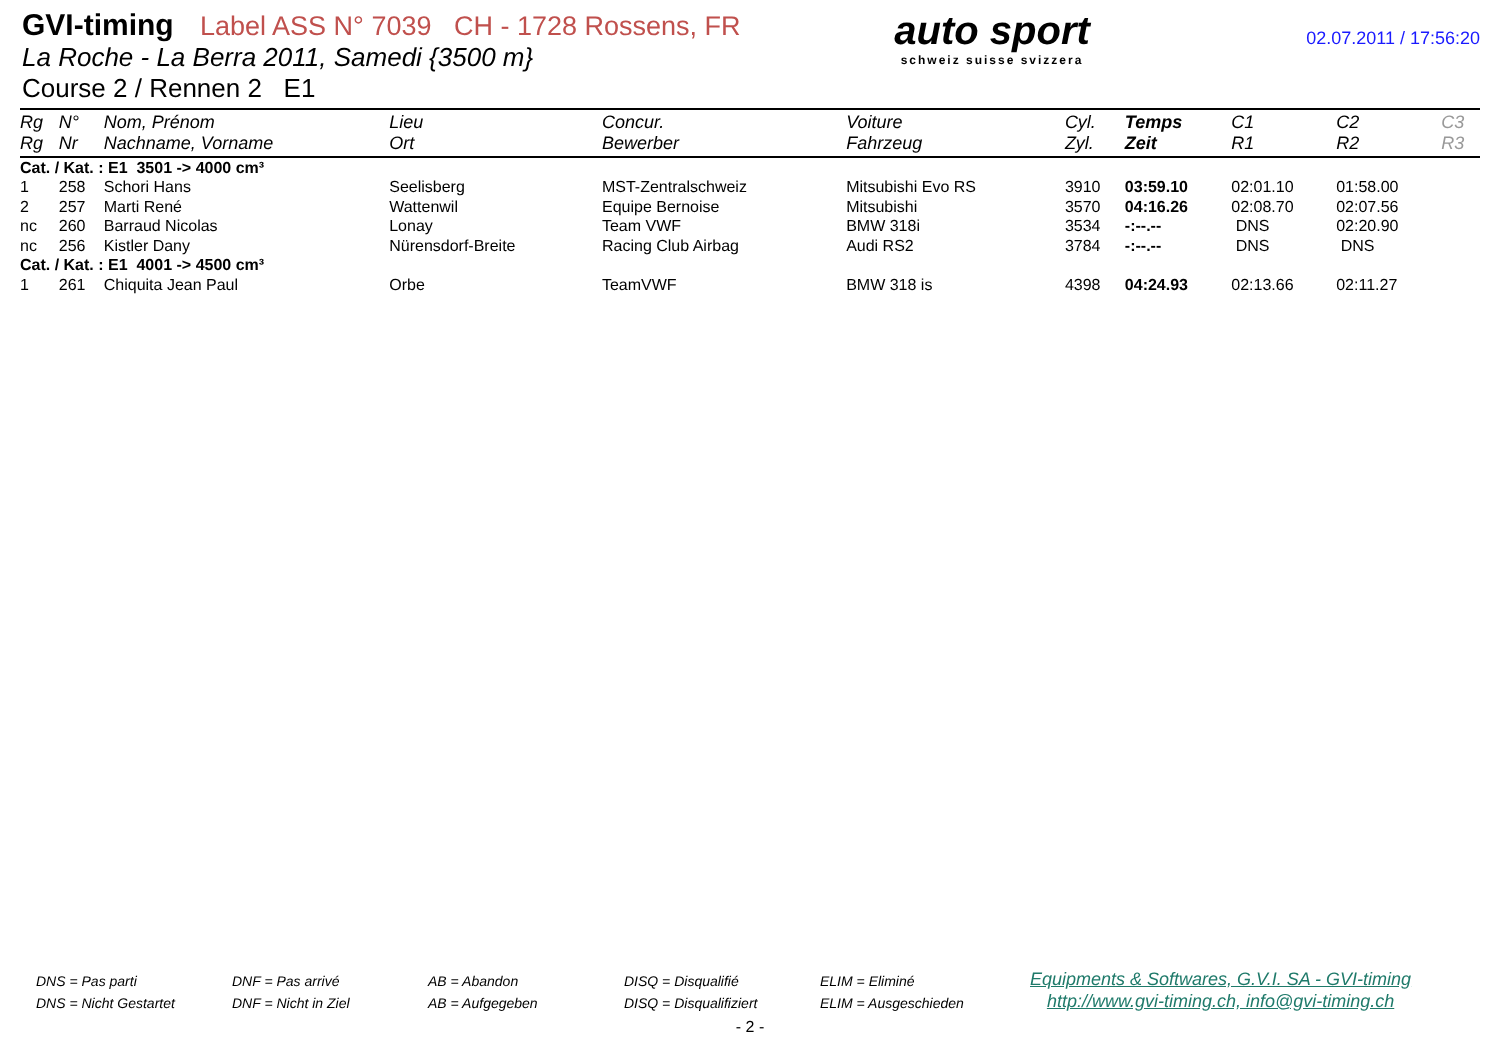GVI-timing Label ASS N° 7039 CH - 1728 Rossens, FR
La Roche - La Berra 2011, Samedi {3500 m}
Course 2 / Rennen 2 E1
auto sport
schweiz suisse svizzera
02.07.2011 / 17:56:20
| Rg Rg | N° Nr | Nom, Prénom Nachname, Vorname | Lieu Ort | Concur. Bewerber | Voiture Fahrzeug | Cyl. Zyl. | Temps Zeit | C1 R1 | C2 R2 | C3 R3 |
| --- | --- | --- | --- | --- | --- | --- | --- | --- | --- | --- |
| Cat. / Kat. : E1 3501 -> 4000 cm³ | | | | | | | | | | |
| 1 | 258 | Schori Hans | Seelisberg | MST-Zentralschweiz | Mitsubishi Evo RS | 3910 | 03:59.10 | 02:01.10 | 01:58.00 | |
| 2 | 257 | Marti René | Wattenwil | Equipe Bernoise | Mitsubishi | 3570 | 04:16.26 | 02:08.70 | 02:07.56 | |
| nc | 260 | Barraud Nicolas | Lonay | Team VWF | BMW 318i | 3534 | -:--.-- | DNS | 02:20.90 | |
| nc | 256 | Kistler Dany | Nürensdorf-Breite | Racing Club Airbag | Audi RS2 | 3784 | -:--.-- | DNS | DNS | |
| Cat. / Kat. : E1 4001 -> 4500 cm³ | | | | | | | | | | |
| 1 | 261 | Chiquita Jean Paul | Orbe | TeamVWF | BMW 318 is | 4398 | 04:24.93 | 02:13.66 | 02:11.27 | |
DNS = Pas parti
DNS = Nicht Gestartet
DNF = Pas arrivé
DNF = Nicht in Ziel
AB = Abandon
AB = Aufgegeben
DISQ = Disqualifié
DISQ = Disqualifiziert
ELIM = Eliminé
ELIM = Ausgeschieden
Equipments & Softwares, G.V.I. SA - GVI-timing
http://www.gvi-timing.ch, info@gvi-timing.ch
- 2 -